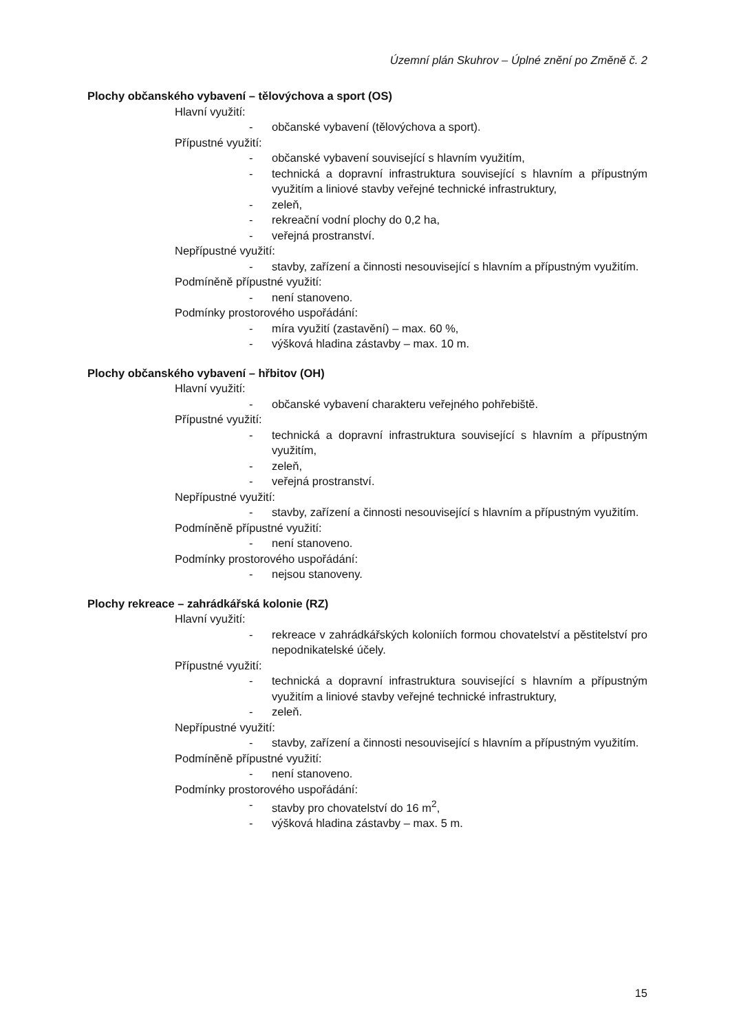Územní plán Skuhrov – Úplné znění po Změně č. 2
Plochy občanského vybavení – tělovýchova a sport (OS)
Hlavní využití:
- občanské vybavení (tělovýchova a sport).
Přípustné využití:
- občanské vybavení související s hlavním využitím,
- technická a dopravní infrastruktura související s hlavním a přípustným využitím a liniové stavby veřejné technické infrastruktury,
- zeleň,
- rekreační vodní plochy do 0,2 ha,
- veřejná prostranství.
Nepřípustné využití:
- stavby, zařízení a činnosti nesouvisející s hlavním a přípustným využitím.
Podmíněně přípustné využití:
- není stanoveno.
Podmínky prostorového uspořádání:
- míra využití (zastavění) – max. 60 %,
- výšková hladina zástavby – max. 10 m.
Plochy občanského vybavení – hřbitov (OH)
Hlavní využití:
- občanské vybavení charakteru veřejného pohřebiště.
Přípustné využití:
- technická a dopravní infrastruktura související s hlavním a přípustným využitím,
- zeleň,
- veřejná prostranství.
Nepřípustné využití:
- stavby, zařízení a činnosti nesouvisející s hlavním a přípustným využitím.
Podmíněně přípustné využití:
- není stanoveno.
Podmínky prostorového uspořádání:
- nejsou stanoveny.
Plochy rekreace – zahrádkářská kolonie (RZ)
Hlavní využití:
- rekreace v zahrádkářských koloniích formou chovatelství a pěstitelství pro nepodnikatelské účely.
Přípustné využití:
- technická a dopravní infrastruktura související s hlavním a přípustným využitím a liniové stavby veřejné technické infrastruktury,
- zeleň.
Nepřípustné využití:
- stavby, zařízení a činnosti nesouvisející s hlavním a přípustným využitím.
Podmíněně přípustné využití:
- není stanoveno.
Podmínky prostorového uspořádání:
- stavby pro chovatelství do 16 m<sup>2</sup>,
- výšková hladina zástavby – max. 5 m.
15